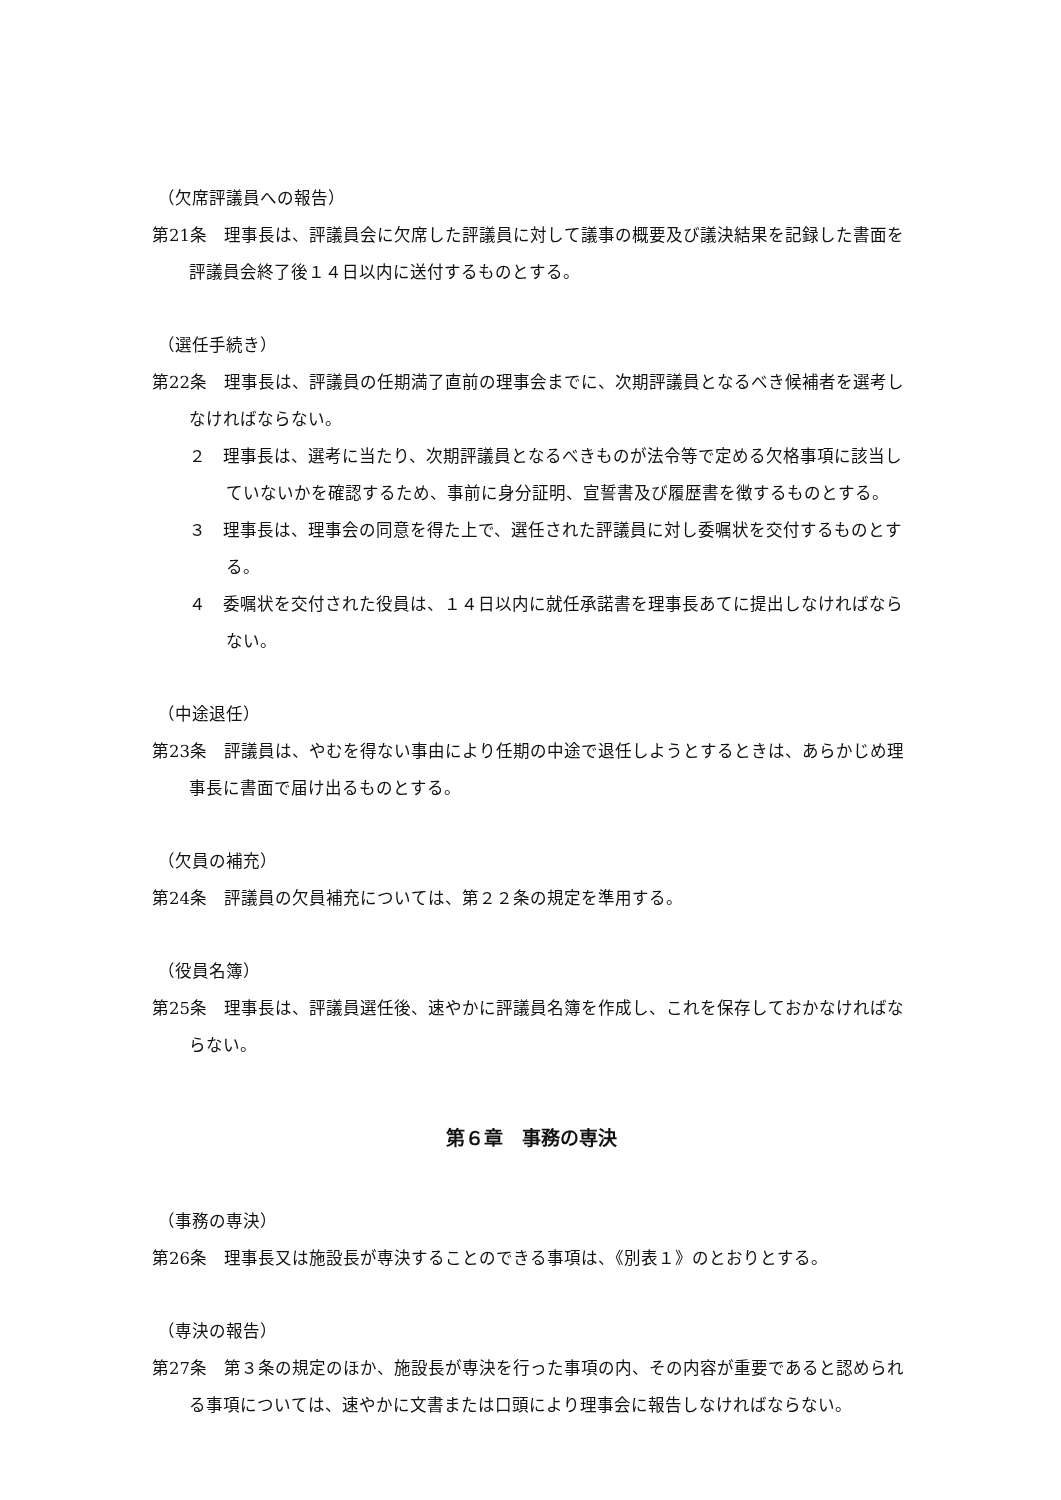（欠席評議員への報告）
第21条　理事長は、評議員会に欠席した評議員に対して議事の概要及び議決結果を記録した書面を評議員会終了後１４日以内に送付するものとする。
（選任手続き）
第22条　理事長は、評議員の任期満了直前の理事会までに、次期評議員となるべき候補者を選考しなければならない。
２　理事長は、選考に当たり、次期評議員となるべきものが法令等で定める欠格事項に該当していないかを確認するため、事前に身分証明、宣誓書及び履歴書を徴するものとする。
３　理事長は、理事会の同意を得た上で、選任された評議員に対し委嘱状を交付するものとする。
４　委嘱状を交付された役員は、１４日以内に就任承諾書を理事長あてに提出しなければならない。
（中途退任）
第23条　評議員は、やむを得ない事由により任期の中途で退任しようとするときは、あらかじめ理事長に書面で届け出るものとする。
（欠員の補充）
第24条　評議員の欠員補充については、第２２条の規定を準用する。
（役員名簿）
第25条　理事長は、評議員選任後、速やかに評議員名簿を作成し、これを保存しておかなければならない。
第６章　事務の専決
（事務の専決）
第26条　理事長又は施設長が専決することのできる事項は、《別表１》のとおりとする。
（専決の報告）
第27条　第３条の規定のほか、施設長が専決を行った事項の内、その内容が重要であると認められる事項については、速やかに文書または口頭により理事会に報告しなければならない。